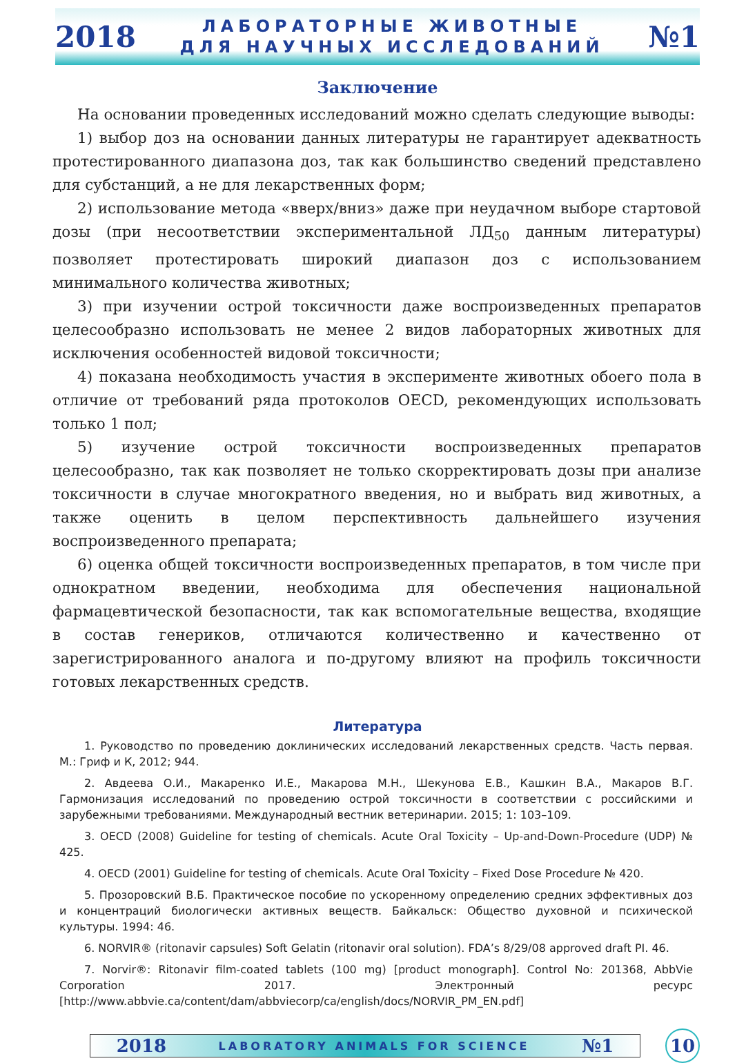2018
ЛАБОРАТОРНЫЕ ЖИВОТНЫЕ
ДЛЯ НАУЧНЫХ ИССЛЕДОВАНИЙ
№1
Заключение
На основании проведенных исследований можно сделать следующие выводы:
1) выбор доз на основании данных литературы не гарантирует адекватность протестированного диапазона доз, так как большинство сведений представлено для субстанций, а не для лекарственных форм;
2) использование метода «вверх/вниз» даже при неудачном выборе стартовой дозы (при несоответствии экспериментальной ЛД<sub>50</sub> данным литературы) позволяет протестировать широкий диапазон доз с использованием минимального количества животных;
3) при изучении острой токсичности даже воспроизведенных препаратов целесообразно использовать не менее 2 видов лабораторных животных для исключения особенностей видовой токсичности;
4) показана необходимость участия в эксперименте животных обоего пола в отличие от требований ряда протоколов OECD, рекомендующих использовать только 1 пол;
5) изучение острой токсичности воспроизведенных препаратов целесообразно, так как позволяет не только скорректировать дозы при анализе токсичности в случае многократного введения, но и выбрать вид животных, а также оценить в целом перспективность дальнейшего изучения воспроизведенного препарата;
6) оценка общей токсичности воспроизведенных препаратов, в том числе при однократном введении, необходима для обеспечения национальной фармацевтической безопасности, так как вспомогательные вещества, входящие в состав генериков, отличаются количественно и качественно от зарегистрированного аналога и по-другому влияют на профиль токсичности готовых лекарственных средств.
Литература
1. Руководство по проведению доклинических исследований лекарственных средств. Часть первая. М.: Гриф и К, 2012; 944.
2. Авдеева О.И., Макаренко И.Е., Макарова М.Н., Шекунова Е.В., Кашкин В.А., Макаров В.Г. Гармонизация исследований по проведению острой токсичности в соответствии с российскими и зарубежными требованиями. Международный вестник ветеринарии. 2015; 1: 103–109.
3. OECD (2008) Guideline for testing of chemicals. Acute Oral Toxicity – Up-and-Down-Procedure (UDP) № 425.
4. OECD (2001) Guideline for testing of chemicals. Acute Oral Toxicity – Fixed Dose Procedure № 420.
5. Прозоровский В.Б. Практическое пособие по ускоренному определению средних эффективных доз и концентраций биологически активных веществ. Байкальск: Общество духовной и психической культуры. 1994: 46.
6. NORVIR® (ritonavir capsules) Soft Gelatin (ritonavir oral solution). FDA’s 8/29/08 approved draft PI. 46.
7. Norvir®: Ritonavir film-coated tablets (100 mg) [product monograph]. Control No: 201368, AbbVie Corporation 2017. Электронный ресурс [http://www.abbvie.ca/content/dam/abbviecorp/ca/english/docs/NORVIR_PM_EN.pdf]
2018 LABORATORY ANIMALS FOR SCIENCE №1
10